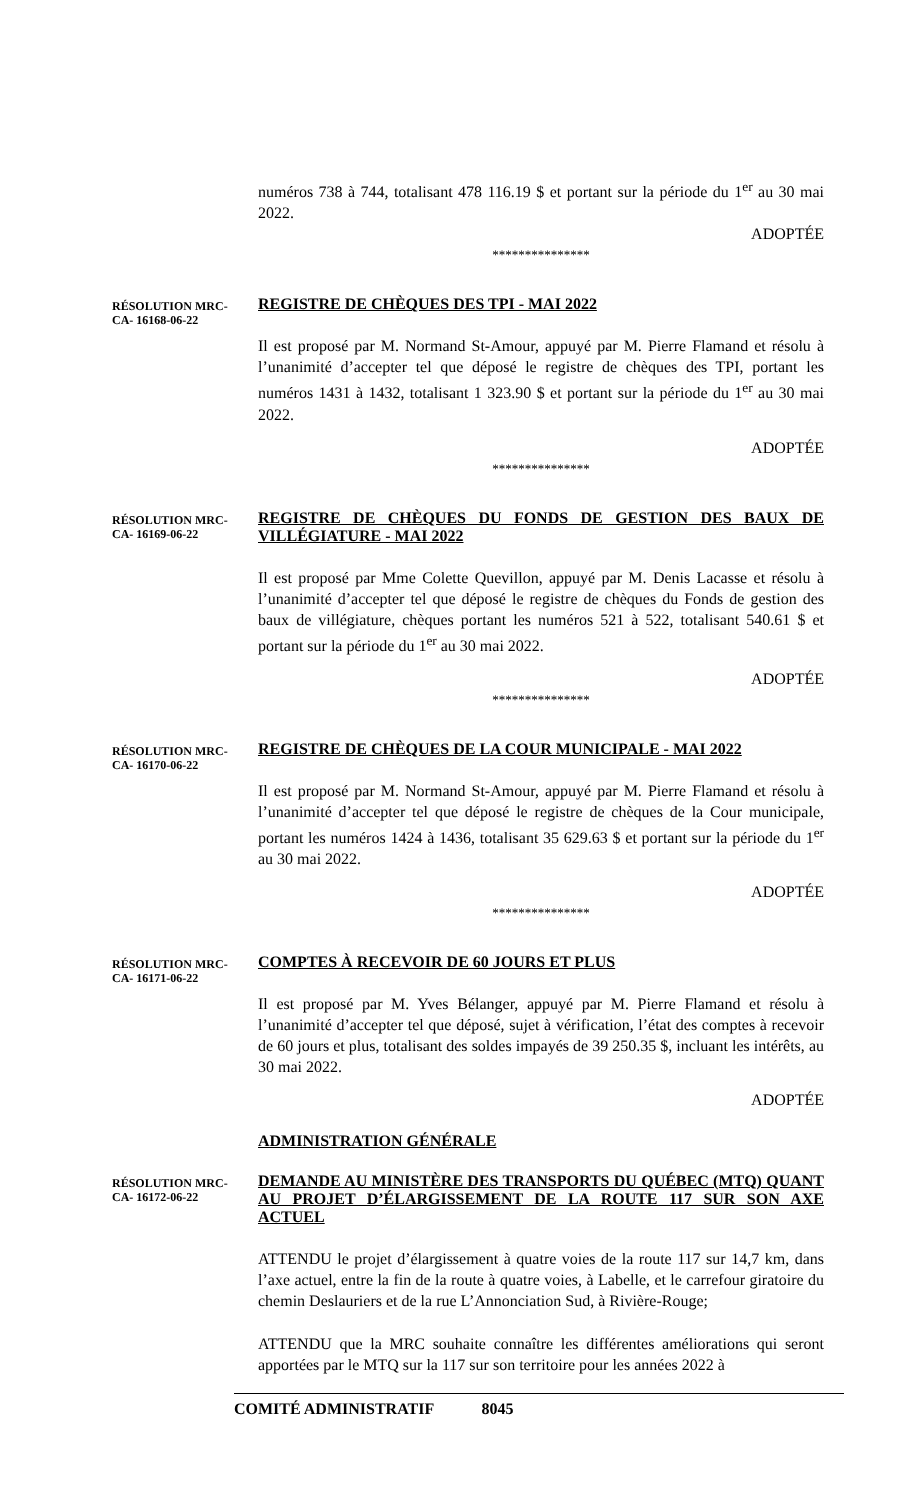numéros 738 à 744, totalisant 478 116.19 $ et portant sur la période du 1<sup>er</sup> au 30 mai 2022.
ADOPTÉE
***************
RÉSOLUTION MRC-
CA- 16168-06-22
REGISTRE DE CHÈQUES DES TPI - MAI 2022
Il est proposé par M. Normand St-Amour, appuyé par M. Pierre Flamand et résolu à l’unanimité d’accepter tel que déposé le registre de chèques des TPI, portant les numéros 1431 à 1432, totalisant 1 323.90 $ et portant sur la période du 1<sup>er</sup> au 30 mai 2022.
ADOPTÉE
***************
RÉSOLUTION MRC-
CA- 16169-06-22
REGISTRE DE CHÈQUES DU FONDS DE GESTION DES BAUX DE VILLÉGIATURE - MAI 2022
Il est proposé par Mme Colette Quevillon, appuyé par M. Denis Lacasse et résolu à l’unanimité d’accepter tel que déposé le registre de chèques du Fonds de gestion des baux de villégiature, chèques portant les numéros 521 à 522, totalisant 540.61 $ et portant sur la période du 1<sup>er</sup> au 30 mai 2022.
ADOPTÉE
***************
RÉSOLUTION MRC-
CA- 16170-06-22
REGISTRE DE CHÈQUES DE LA COUR MUNICIPALE - MAI 2022
Il est proposé par M. Normand St-Amour, appuyé par M. Pierre Flamand et résolu à l’unanimité d’accepter tel que déposé le registre de chèques de la Cour municipale, portant les numéros 1424 à 1436, totalisant 35 629.63 $ et portant sur la période du 1<sup>er</sup> au 30 mai 2022.
ADOPTÉE
***************
RÉSOLUTION MRC-
CA- 16171-06-22
COMPTES À RECEVOIR DE 60 JOURS ET PLUS
Il est proposé par M. Yves Bélanger, appuyé par M. Pierre Flamand et résolu à l’unanimité d’accepter tel que déposé, sujet à vérification, l’état des comptes à recevoir de 60 jours et plus, totalisant des soldes impayés de 39 250.35 $, incluant les intérêts, au 30 mai 2022.
ADOPTÉE
ADMINISTRATION GÉNÉRALE
RÉSOLUTION MRC-
CA- 16172-06-22
DEMANDE AU MINISTÈRE DES TRANSPORTS DU QUÉBEC (MTQ) QUANT AU PROJET D’ÉLARGISSEMENT DE LA ROUTE 117 SUR SON AXE ACTUEL
ATTENDU le projet d’élargissement à quatre voies de la route 117 sur 14,7 km, dans l’axe actuel, entre la fin de la route à quatre voies, à Labelle, et le carrefour giratoire du chemin Deslauriers et de la rue L’Annonciation Sud, à Rivière-Rouge;
ATTENDU que la MRC souhaite connaître les différentes améliorations qui seront apportées par le MTQ sur la 117 sur son territoire pour les années 2022 à
COMITÉ ADMINISTRATIF 8045